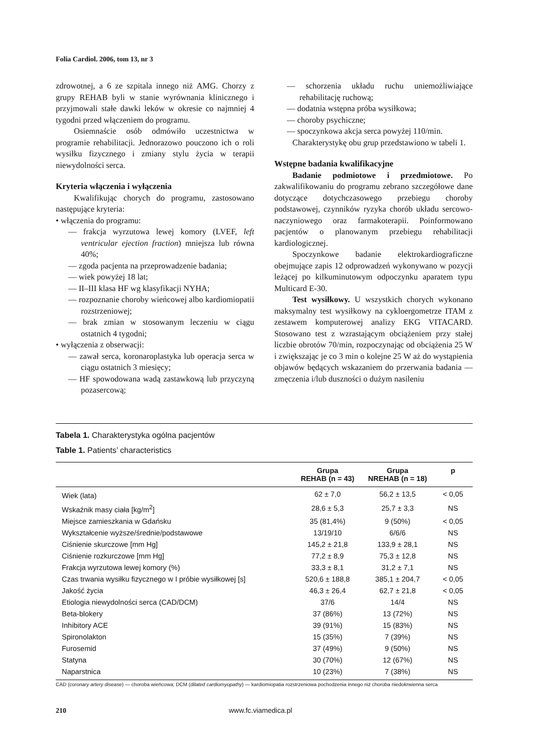Folia Cardiol. 2006, tom 13, nr 3
zdrowotnej, a 6 ze szpitala innego niż AMG. Chorzy z grupy REHAB byli w stanie wyrównania klinicznego i przyjmowali stałe dawki leków w okresie co najmniej 4 tygodni przed włączeniem do programu.
Osiemnaście osób odmówiło uczestnictwa w programie rehabilitacji. Jednorazowo pouczono ich o roli wysiłku fizycznego i zmiany stylu życia w terapii niewydolności serca.
Kryteria włączenia i wyłączenia
Kwalifikując chorych do programu, zastosowano następujące kryteria:
• włączenia do programu:
— frakcja wyrzutowa lewej komory (LVEF, left ventricular ejection fraction) mniejsza lub równa 40%;
— zgoda pacjenta na przeprowadzenie badania;
— wiek powyżej 18 lat;
— II–III klasa HF wg klasyfikacji NYHA;
— rozpoznanie choroby wieńcowej albo kardiomiopatii rozstrzeniowej;
— brak zmian w stosowanym leczeniu w ciągu ostatnich 4 tygodni;
• wyłączenia z obserwacji:
— zawał serca, koronaroplastyka lub operacja serca w ciągu ostatnich 3 miesięcy;
— HF spowodowana wadą zastawkową lub przyczyną pozasercową;
— schorzenia układu ruchu uniemożliwiające rehabilitację ruchową;
— dodatnia wstępna próba wysiłkowa;
— choroby psychiczne;
— spoczynkowa akcja serca powyżej 110/min.
Charakterystykę obu grup przedstawiono w tabeli 1.
Wstępne badania kwalifikacyjne
Badanie podmiotowe i przedmiotowe. Po zakwalifikowaniu do programu zebrano szczegółowe dane dotyczące dotychczasowego przebiegu choroby podstawowej, czynników ryzyka chorób układu sercowo-naczyniowego oraz farmakoterapii. Poinformowano pacjentów o planowanym przebiegu rehabilitacji kardiologicznej.
Spoczynkowe badanie elektrokardiograficzne obejmujące zapis 12 odprowadzeń wykonywano w pozycji leżącej po kilkuminutowym odpoczynku aparatem typu Multicard E-30.
Test wysiłkowy. U wszystkich chorych wykonano maksymalny test wysiłkowy na cykloergometrze ITAM z zestawem komputerowej analizy EKG VITACARD. Stosowano test z wzrastającym obciążeniem przy stałej liczbie obrotów 70/min, rozpoczynając od obciążenia 25 W i zwiększając je co 3 min o kolejne 25 W aż do wystąpienia objawów będących wskazaniem do przerwania badania — zmęczenia i/lub duszności o dużym nasileniu
Tabela 1. Charakterystyka ogólna pacjentów
Table 1. Patients’ characteristics
| | Grupa REHAB (n = 43) | Grupa NREHAB (n = 18) | p |
| --- | --- | --- | --- |
| Wiek (lata) | 62 ± 7,0 | 56,2 ± 13,5 | < 0,05 |
| Wskaźnik masy ciała [kg/m<sup>2</sup>] | 28,6 ± 5,3 | 25,7 ± 3,3 | NS |
| Miejsce zamieszkania w Gdańsku | 35 (81,4%) | 9 (50%) | < 0,05 |
| Wykształcenie wyższe/średnie/podstawowe | 13/19/10 | 6/6/6 | NS |
| Ciśnienie skurczowe [mm Hg] | 145,2 ± 21,8 | 133,9 ± 28,1 | NS |
| Ciśnienie rozkurczowe [mm Hg] | 77,2 ± 8,9 | 75,3 ± 12,8 | NS |
| Frakcja wyrzutowa lewej komory (%) | 33,3 ± 8,1 | 31,2 ± 7,1 | NS |
| Czas trwania wysiłku fizycznego w I próbie wysiłkowej [s] | 520,6 ± 188,8 | 385,1 ± 204,7 | < 0,05 |
| Jakość życia | 46,3 ± 26,4 | 62,7 ± 21,8 | < 0,05 |
| Etiologia niewydolności serca (CAD/DCM) | 37/6 | 14/4 | NS |
| Beta-blokery | 37 (86%) | 13 (72%) | NS |
| Inhibitory ACE | 39 (91%) | 15 (83%) | NS |
| Spironolakton | 15 (35%) | 7 (39%) | NS |
| Furosemid | 37 (49%) | 9 (50%) | NS |
| Statyna | 30 (70%) | 12 (67%) | NS |
| Naparstnica | 10 (23%) | 7 (38%) | NS |
CAD (coronary artery disease) — choroba wieńcowa; DCM (dilated cardiomyopathy) — kardiomiopatia rozstrzeniowa pochodzenia innego niż choroba niedokrwienna serca
210 www.fc.viamedica.pl